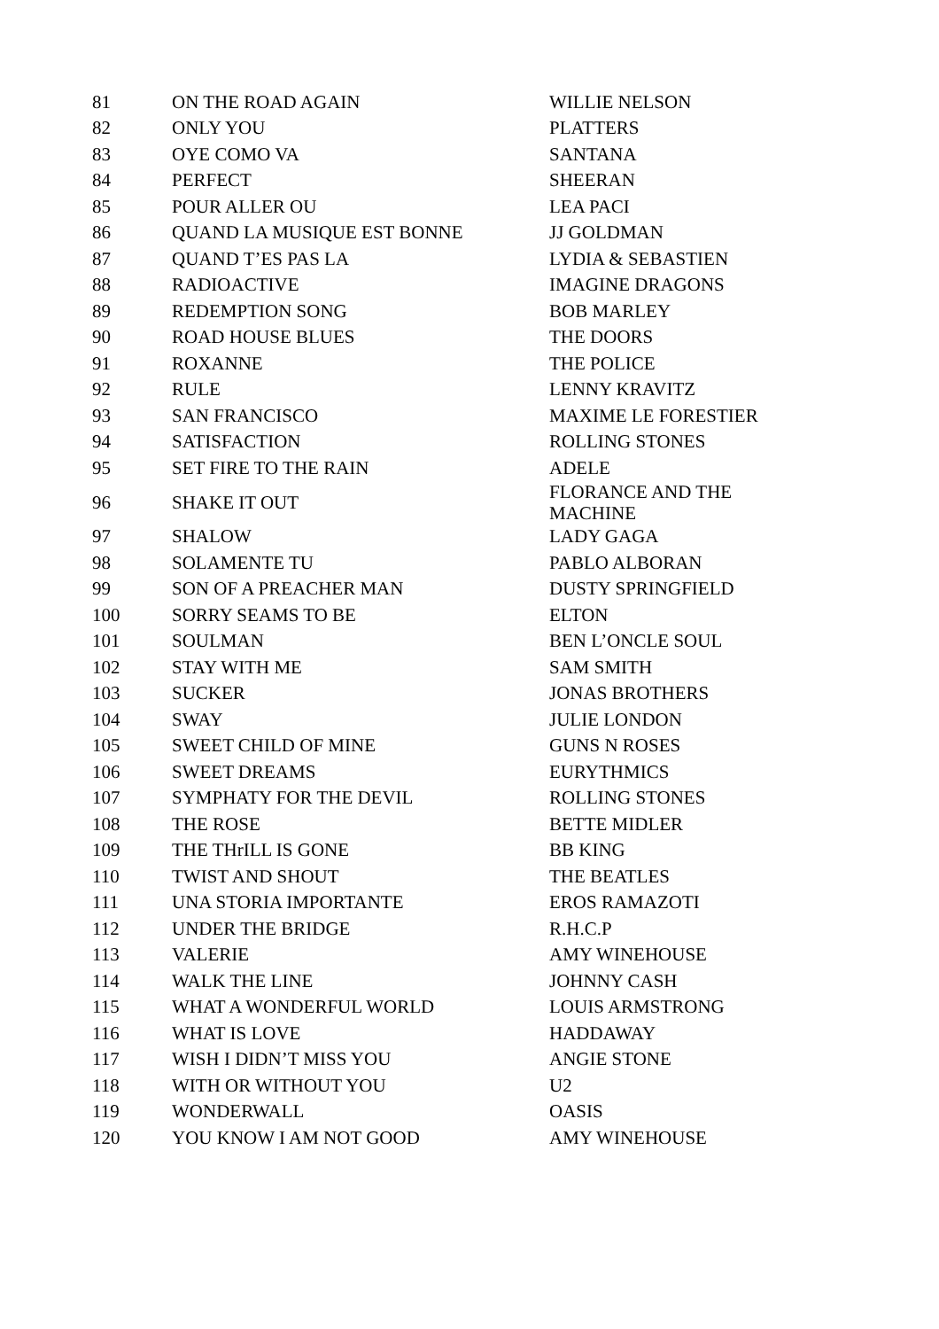| 81 | ON THE ROAD AGAIN | WILLIE NELSON |
| 82 | ONLY YOU | PLATTERS |
| 83 | OYE COMO VA | SANTANA |
| 84 | PERFECT | SHEERAN |
| 85 | POUR ALLER OU | LEA PACI |
| 86 | QUAND LA MUSIQUE EST BONNE | JJ GOLDMAN |
| 87 | QUAND T’ES PAS LA | LYDIA & SEBASTIEN |
| 88 | RADIOACTIVE | IMAGINE DRAGONS |
| 89 | REDEMPTION SONG | BOB MARLEY |
| 90 | ROAD HOUSE BLUES | THE DOORS |
| 91 | ROXANNE | THE POLICE |
| 92 | RULE | LENNY KRAVITZ |
| 93 | SAN FRANCISCO | MAXIME LE FORESTIER |
| 94 | SATISFACTION | ROLLING STONES |
| 95 | SET FIRE TO THE RAIN | ADELE |
| 96 | SHAKE IT OUT | FLORANCE AND THE MACHINE |
| 97 | SHALOW | LADY GAGA |
| 98 | SOLAMENTE TU | PABLO ALBORAN |
| 99 | SON OF A PREACHER MAN | DUSTY SPRINGFIELD |
| 100 | SORRY SEAMS TO BE | ELTON |
| 101 | SOULMAN | BEN L’ONCLE SOUL |
| 102 | STAY WITH ME | SAM SMITH |
| 103 | SUCKER | JONAS BROTHERS |
| 104 | SWAY | JULIE LONDON |
| 105 | SWEET CHILD OF MINE | GUNS N ROSES |
| 106 | SWEET DREAMS | EURYTHMICS |
| 107 | SYMPHATY FOR THE DEVIL | ROLLING STONES |
| 108 | THE ROSE | BETTE MIDLER |
| 109 | THE THrILL IS GONE | BB KING |
| 110 | TWIST AND SHOUT | THE BEATLES |
| 111 | UNA STORIA IMPORTANTE | EROS RAMAZOTI |
| 112 | UNDER THE BRIDGE | R.H.C.P |
| 113 | VALERIE | AMY WINEHOUSE |
| 114 | WALK THE LINE | JOHNNY CASH |
| 115 | WHAT A WONDERFUL WORLD | LOUIS ARMSTRONG |
| 116 | WHAT IS LOVE | HADDAWAY |
| 117 | WISH I DIDN’T MISS YOU | ANGIE STONE |
| 118 | WITH OR WITHOUT YOU | U2 |
| 119 | WONDERWALL | OASIS |
| 120 | YOU KNOW I AM NOT GOOD | AMY WINEHOUSE |